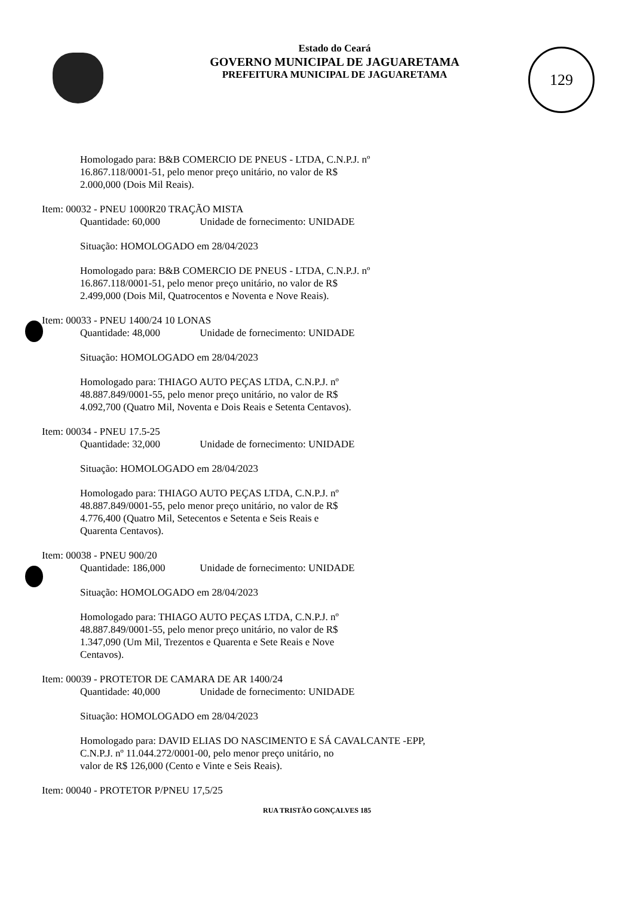Estado do Ceará
GOVERNO MUNICIPAL DE JAGUARETAMA
PREFEITURA MUNICIPAL DE JAGUARETAMA
129
Homologado para: B&B COMERCIO DE PNEUS - LTDA, C.N.P.J. nº
16.867.118/0001-51, pelo menor preço unitário, no valor de R$
2.000,000 (Dois Mil Reais).
Item: 00032 - PNEU 1000R20 TRAÇÃO MISTA
Quantidade: 60,000 Unidade de fornecimento: UNIDADE
Situação: HOMOLOGADO em 28/04/2023
Homologado para: B&B COMERCIO DE PNEUS - LTDA, C.N.P.J. nº
16.867.118/0001-51, pelo menor preço unitário, no valor de R$
2.499,000 (Dois Mil, Quatrocentos e Noventa e Nove Reais).
Item: 00033 - PNEU 1400/24 10 LONAS
Quantidade: 48,000 Unidade de fornecimento: UNIDADE
Situação: HOMOLOGADO em 28/04/2023
Homologado para: THIAGO AUTO PEÇAS LTDA, C.N.P.J. nº
48.887.849/0001-55, pelo menor preço unitário, no valor de R$
4.092,700 (Quatro Mil, Noventa e Dois Reais e Setenta Centavos).
Item: 00034 - PNEU 17.5-25
Quantidade: 32,000 Unidade de fornecimento: UNIDADE
Situação: HOMOLOGADO em 28/04/2023
Homologado para: THIAGO AUTO PEÇAS LTDA, C.N.P.J. nº
48.887.849/0001-55, pelo menor preço unitário, no valor de R$
4.776,400 (Quatro Mil, Setecentos e Setenta e Seis Reais e
Quarenta Centavos).
Item: 00038 - PNEU 900/20
Quantidade: 186,000 Unidade de fornecimento: UNIDADE
Situação: HOMOLOGADO em 28/04/2023
Homologado para: THIAGO AUTO PEÇAS LTDA, C.N.P.J. nº
48.887.849/0001-55, pelo menor preço unitário, no valor de R$
1.347,090 (Um Mil, Trezentos e Quarenta e Sete Reais e Nove
Centavos).
Item: 00039 - PROTETOR DE CAMARA DE AR 1400/24
Quantidade: 40,000 Unidade de fornecimento: UNIDADE
Situação: HOMOLOGADO em 28/04/2023
Homologado para: DAVID ELIAS DO NASCIMENTO E SÁ CAVALCANTE -EPP,
C.N.P.J. nº 11.044.272/0001-00, pelo menor preço unitário, no
valor de R$ 126,000 (Cento e Vinte e Seis Reais).
Item: 00040 - PROTETOR P/PNEU 17,5/25
RUA TRISTÃO GONÇALVES 185